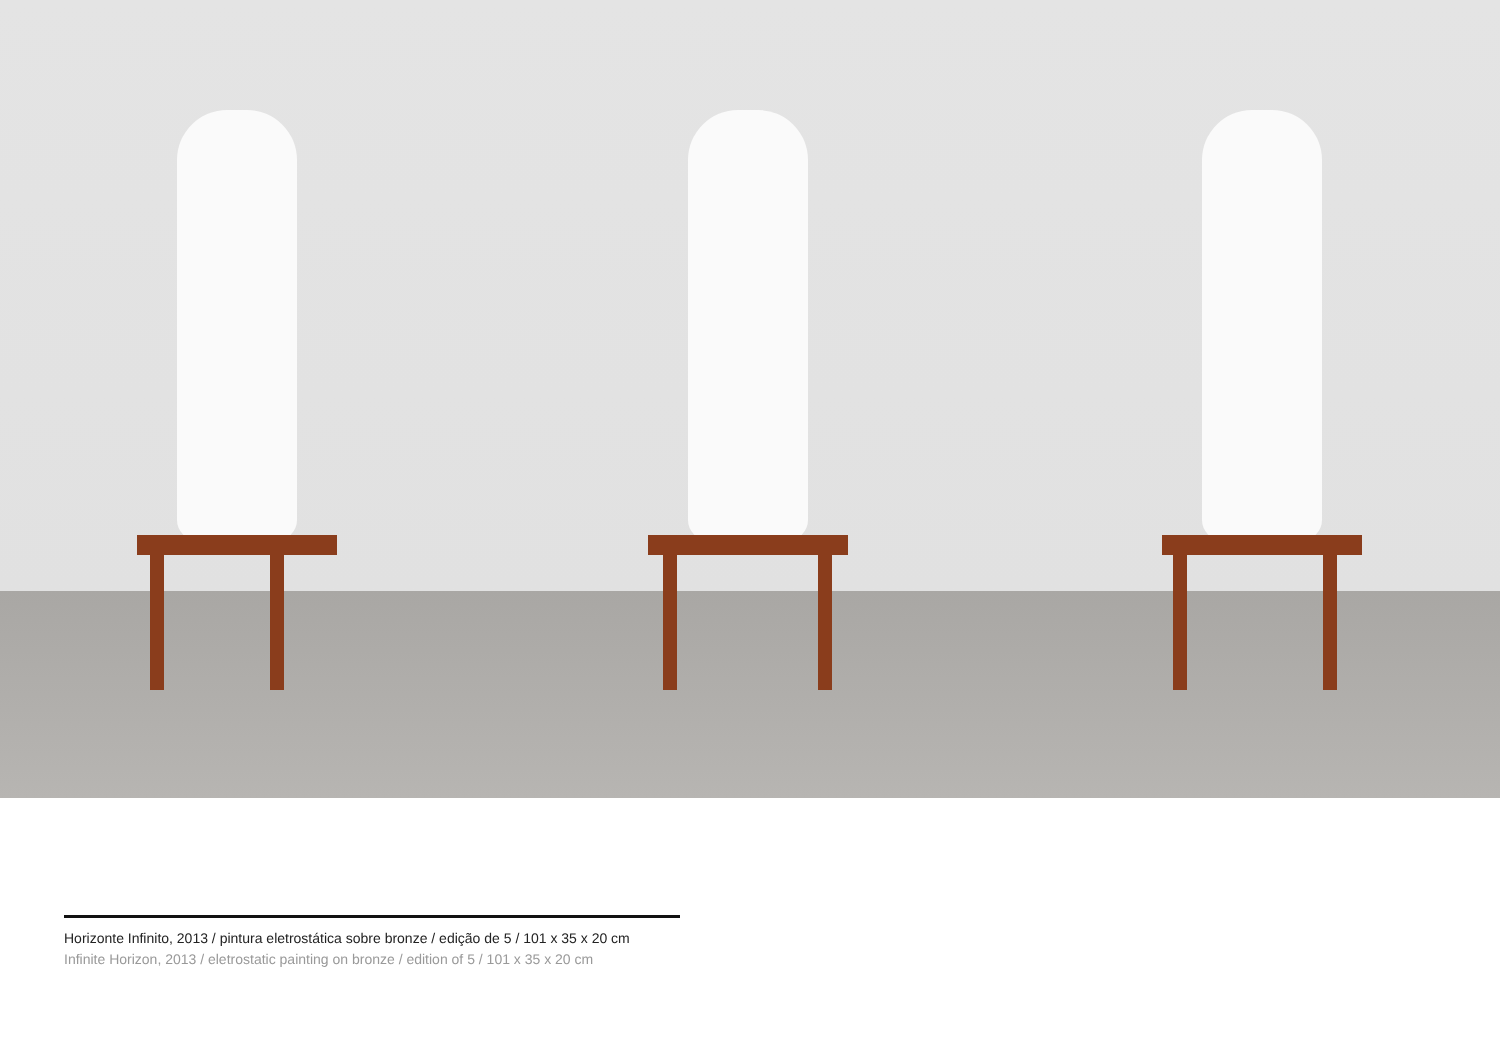Horizonte Infinito, 2013 / pintura eletrostática sobre bronze / edição de 5 / 101 x 35 x 20 cm
Infinite Horizon, 2013 / eletrostatic painting on bronze / edition of 5 / 101 x 35 x 20 cm